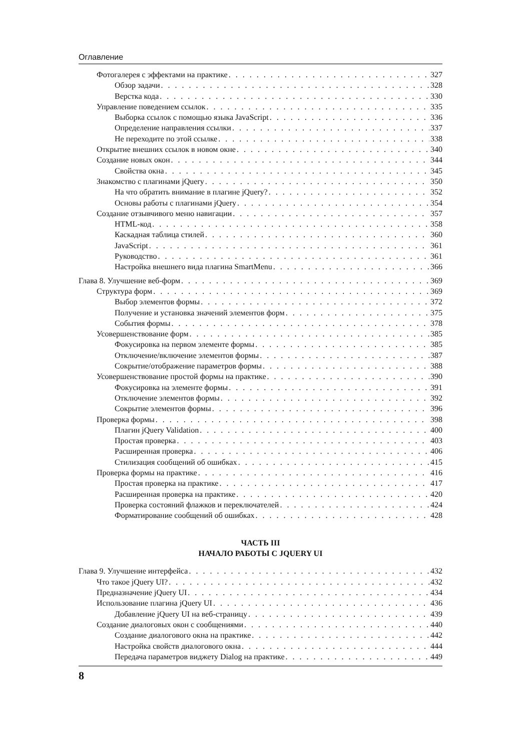Оглавление
Фотогалерея с эффектами на практике 327
Обзор задачи 328
Верстка кода 330
Управление поведением ссылок 335
Выборка ссылок с помощью языка JavaScript 336
Определение направления ссылки 337
Не переходите по этой ссылке 338
Открытие внешних ссылок в новом окне 340
Создание новых окон 344
Свойства окна 345
Знакомство с плагинами jQuery 350
На что обратить внимание в плагине jQuery? 352
Основы работы с плагинами jQuery 354
Создание отзывчивого меню навигации 357
HTML-код 358
Каскадная таблица стилей 360
JavaScript 361
Руководство 361
Настройка внешнего вида плагина SmartMenu 366
Глава 8. Улучшение веб-форм 369
Структура форм 369
Выбор элементов формы 372
Получение и установка значений элементов форм 375
События формы 378
Усовершенствование форм 385
Фокусировка на первом элементе формы 385
Отключение/включение элементов формы 387
Сокрытие/отображение параметров формы 388
Усовершенствование простой формы на практике 390
Фокусировка на элементе формы 391
Отключение элементов формы 392
Сокрытие элементов формы 396
Проверка формы 398
Плагин jQuery Validation 400
Простая проверка 403
Расширенная проверка 406
Стилизация сообщений об ошибках 415
Проверка формы на практике 416
Простая проверка на практике 417
Расширенная проверка на практике 420
Проверка состояний флажков и переключателей 424
Форматирование сообщений об ошибках 428
ЧАСТЬ III
НАЧАЛО РАБОТЫ С JQUERY UI
Глава 9. Улучшение интерфейса 432
Что такое jQuery UI? 432
Предназначение jQuery UI 434
Использование плагина jQuery UI 436
Добавление jQuery UI на веб-страницу 439
Создание диалоговых окон с сообщениями 440
Создание диалогового окна на практике 442
Настройка свойств диалогового окна 444
Передача параметров виджету Dialog на практике 449
8